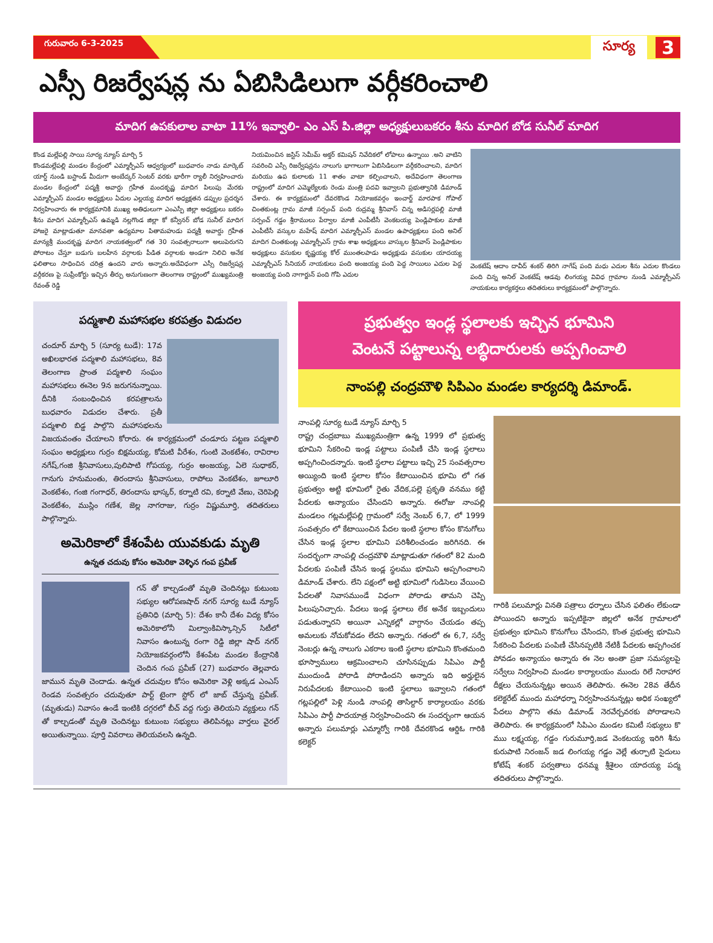గురువారం 6-3-2025
సూర్య
3
ఎస్సీ రిజర్వేషన్ల ను ఏబిసిడిలుగా వర్గీకరించాలి
మాదిగ ఉపకులాల వాటా 11% ఇవ్వాలి- ఎం ఎస్ పి.జిల్లా అధ్యక్షులుబకరం శీను మాదిగ బోడ సునీల్ మాదిగ
కొండ మల్లేపల్లి సాయి సూర్య న్యూస్ మార్చి 5
కొండమల్లేపల్లి మండల కేంద్రంలో ఎమ్మార్పీఎస్ ఆధ్వర్యంలో బుధవారం నాడు మార్కెట్ యార్డ్ నుండి బస్టాండ్ మీదుగా అంబేద్కర్ సెంటర్ వరకు భారీగా ర్యాలీ నిర్వహించారు మండల కేంద్రంలో పద్మశ్రీ అవార్డు గ్రహీత మందకృష్ణ మాదిగ పిలుపు మేరకు ఎమ్మార్పీఎస్ మండల అధ్యక్షులు ఏదుల ఎల్లయ్య మాదిగ అధ్యక్షతన డప్పుల ప్రదర్శన నిర్వహించారు ఈ కార్యక్రమానికి ముఖ్య అతిధులుగా ఎంఎస్పీ జిల్లా అధ్యక్షులు బకరం శీను మాదిగ ఎమ్మార్పీఎస్ ఉమ్మడి నల్లగొండ జిల్లా కో కన్వీనర్ బోడ సునీల్ మాదిగ హాజరై మాట్లాడుతూ మానవతా ఉద్యమాల పితామహుడు పద్మశ్రీ అవార్డు గ్రహీత మాన్యశ్రీ మందకృష్ణ మాదిగ నాయకత్వంలో గత 30 సంవత్సరాలుగా అలుపెరుగని పోరాటం చేస్తూ బడుగు బలహీన వర్గాలకు పీడిత వర్గాలకు అండగా నిలిచి అనేక ఫలితాలు సాధించిన చరిత్ర ఉందని వారు అన్నారు.అదేవిధంగా ఎస్సీ రిజర్వేషన్ల వర్గీకరణ పై సుప్రీంకోర్టు ఇచ్చిన తీర్పు అనుగుణంగా తెలంగాణ రాష్ట్రంలో ముఖ్యమంత్రి రేవంత్ రెడ్డి
నియమించిన జస్టిస్ సెమీమ్ అక్తర్ కమిషన్ నివేదికలో లోపాలు ఉన్నాయి .అని వాటిని సవరించి ఎస్సీ రిజర్వేషన్లను నాలుగు భాగాలుగా ఏబిసిడిలుగా వర్గీకరించాలని, మాదిగ మరియు ఉప కులాలకు 11 శాతం వాటా కల్పించాలని, అదేవిధంగా తెలంగాణ రాష్ట్రంలో మాదిగ ఎమ్మెల్యేలకు రెండు మంత్రి పదవి ఇవ్వాలని ప్రభుత్వానికి డిమాండ్ చేశారు. ఈ కార్యక్రమంలో దేవరకొండ నియోజకవర్గం ఇంచార్జ్ మారపాక గోపాల్ చింతకుంట్ల గ్రామ మాజీ సర్పంచ్ పంది రుద్రమ్మ శ్రీనివాస్ చిన్న అడిసర్లపల్లి మాజీ సర్పంచ్ గడ్డం శ్రీరాములు పేర్వాల మాజీ ఎంపీటీసీ వెంకటయ్య పెండ్లిపాకుల మాజీ ఎంపీటీసీ వస్కుల మహేష్ మాదిగ ఎమ్మార్పీఎస్ మండల ఉపాధ్యక్షులు పంది అనిల్ మాదిగ చింతకుంట్ల ఎమ్మార్పీఎస్ గ్రామ శాఖ అధ్యక్షులు వాస్కుల శ్రీనివాస్ పెండ్లిపాకుల అధ్యక్షులు వసుకుల కృష్ణయ్య కోల్ ముంతలపాడు అధ్యక్షుడు వసుకుల యాదయ్య ఎమ్మార్పీఎస్ సీనియర్ నాయకులు పంది అంజయ్య పంది పెద్ద సాయిలు ఎదుల పెద్ద అంజయ్య పంది నాగార్జున్ పంది గోపి ఎదుల
వెంకటేష్ ఆదాం దావీద్ శంకర్ తిరిగి నాగేష్ పంది మధు ఎదుల శీను ఎదుల కొండలు పంది చిన్న అనిల్ వెంకటేష్ ఆడవు లింగయ్య వివిధ గ్రామాల నుండి ఎమ్మార్పీఎస్ నాయకులు కార్యకర్తలు తదితరులు కార్యక్రమంలో పాల్గొన్నారు.
పద్మశాలి మహాసభల కరపత్రం విడుదల
చందూర్ మార్చి 5 (సూర్య టుడే): 17వ అఖిలభారత పద్మశాలి మహాసభలు, 8వ తెలంగాణ ప్రాంత పద్మశాలి సంఘం మహాసభలు ఈనెల 9న జరుగనున్నాయి. దీనికి సంబంధించిన కరపత్రాలను బుధవారం విడుదల చేశారు. ప్రతీ పద్మశాలి బిడ్డ పాల్గొని మహాసభలను విజయవంతం చేయాలని కోరారు. ఈ కార్యక్రమంలో చండూరు పట్టణ పద్మశాలి సంఘం అధ్యక్షులు గుర్రం బిక్షమయ్య, కోమటి వీరేశం, గుంటి వెంకటేశం, రావిరాల నగేష్,గంజి శ్రీనివాసులు,పులిపాటి గోపయ్య, గుర్రం అంజయ్య, ఏలె సుధాకర్, గానుగు హనుమంతు, తిరందాసు శ్రీనివాసులు, రాపోలు వెంకటేశం, జూలూరి వెంకటేశం, గంజి గంగాధర్, తిరందాసు భాస్కర్, కర్నాటి రవి, కర్నాటి వేణు, చెరిపెల్లి వెంకటేశం, ముస్లిం గణేశ, జెల్ల నాగరాజు, గుర్రం విష్ణుమూర్తి, తదితరులు పాల్గొన్నారు.
అమెరికాలో కేశంపేట యువకుడు మృతి
ఉన్నత చదువు కోసం అమెరికా వెళ్ళిన గంప ప్రవీణ్
గన్ తో కాల్చడంతో మృతి చెందినట్లు కుటుంబ సభ్యుల ఆరోపణషాద్ నగర్ సూర్య టుడే న్యూస్ ప్రతినిధి (మార్చి 5): దేశం కానీ దేశం విద్య కోసం అమెరికాలోనీ మిల్వాంకివిస్కాన్సిన్ సిటీలో నివాసం ఉంటున్న రంగా రెడ్డి జిల్లా షాద్ నగర్ నియోజకవర్గంలోనీ కేశంపేట మండల కేంద్రానికి చెందిన గంప ప్రవీణ్ (27) బుధవారం తెల్లవారు జామున మృతి చెందాడు. ఉన్నత చదువుల కోసం అమెరికా వెళ్లి అక్కడ ఎంఎస్ రెండవ సంవత్సరం చదువుతూ పార్ట్ టైంగా స్టోర్ లో జాబ్ చేస్తున్న ప్రవీణ్. (మృతుడు) నివాసం ఉండే ఇంటికి దగ్గరలో బీచ్ వద్ద గుర్తు తెలియని వ్యక్తులు గన్ తో కాల్చడంతో మృతి చెందినట్టు కుటుంబ సభ్యులు తెలిపినట్లు వార్తలు వైరల్ అయితున్నాయి. పూర్తి వివరాలు తెలియవలసి ఉన్నది.
ప్రభుత్వం ఇండ్ల స్థలాలకు ఇచ్చిన భూమిని
వెంటనే పట్టాలున్న లబ్ధిదారులకు అప్పగించాలి
నాంపల్లి చంద్రమౌళి సిపిఎం మండల కార్యదర్శి డిమాండ్.
నాంపల్లి సూర్య టుడే న్యూస్ మార్చి 5
రాష్ట్ర చంద్రబాబు ముఖ్యమంత్రిగా ఉన్న 1999 లో ప్రభుత్వ భూమిని సేకరించి ఇండ్ల పట్టాలు పంపిణీ చేసి ఇండ్ల స్థలాలు అప్పగించిందన్నారు. ఇంటి స్థలాల పట్టాలు ఇచ్చి 25 సంవత్సరాల అయ్యింది ఇంటి స్థలాల కోసం కేటాయించిన భూమి లో గత ప్రభుత్వం అట్టి భూమిలో రైతు వేదిక,పల్లె ప్రకృతి వనము కట్టి పేదలకు అన్యాయం చేసిందని అన్నారు. ఈరోజు నాంపల్లి మండలం గట్లమల్లేపల్లి గ్రామంలో సర్వే నెంబర్ 6,7, లో 1999 సంవత్సరం లో కేటాయించిన పేదల ఇంటి స్థలాల కోసం కొనుగోలు చేసిన ఇండ్ల స్థలాల భూమిని పరిశీలించండం జరిగినది. ఈ సందర్భంగా నాంపల్లి చంద్రమౌళి మాట్లాడుతూ గతంలో 82 మంది పేదలకు పంపిణీ చేసిన ఇండ్ల స్థలము భూమిని అప్పగించాలని డిమాండ్ చేశారు. లేని పక్షంలో అట్టి భూమిలో గుడిసెలు వేయించి పేదలతో నివాసముండే విధంగా పోరాడు తామని చెప్పి పిలుపునిచ్చారు. పేదలు ఇండ్ల స్థలాలు లేక అనేక ఇబ్బందులు పడుతున్నారని అయినా ఎన్నికల్లో వాగ్దానం చేయడం తప్ప అమలుకు నోచుకోవడం లేదని అన్నారు. గతంలో ఈ 6,7, సర్వే నెంబర్లు ఉన్న నాలుగు ఎకరాల ఇంటి స్థలాల భూమిని కొంతమంది భూస్వాములు ఆక్రమించాలని చూసినప్పుడు సిపిఎం పార్టీ ముందుండి పోరాడి పోరాడిందని అన్నారు ఇది అర్హులైన నిరుపేదలకు కేటాయించి ఇంటి స్థలాలు ఇవ్వాలని గతంలో గట్లపల్లిలో పెళ్లి నుండి నాంపల్లి తాసిల్దార్ కార్యాలయం వరకు సిపిఎం పార్టీ పాదయాత్ర నిర్వహించిందని ఈ సందర్భంగా ఆయన అన్నారు పలుమార్లు ఎమ్మార్వో గారికి దేవరకొండ ఆర్డిఓ గారికి కలెక్టర్
గారికి పలుమార్లు వినతి పత్రాలు ధర్నాలు చేసిన ఫలితం లేకుండా పోయిందని అన్నారు ఇప్పటికైనా జిల్లలో అనేక గ్రామాలలో ప్రభుత్వం భూమిని కొనుగోలు చేసిందని, కొంత ప్రభుత్వ భూమిని సేకరించి పేదలకు పంపిణీ చేసినప్పటికి నేటికీ పేదలకు అప్పగించక పోవడం అన్యాయం అన్నారు ఈ నెల అంతా ప్రజా సమస్యలపై సర్వేలు నిర్వహించి మండల కార్యాలయం ముందు రిలే నిరాహార దీక్షలు చేయనున్నట్లు అయిన తెలిపారు. ఈనెల 28వ తేదీన కలెక్టరేట్ ముందు మహాధర్నా నిర్వహించనున్నట్లు అధిక సంఖ్యలో పేదలు పాల్గొని తమ డిమాండ్ నెరవేర్చవరకు పోరాడాలని తెలిపారు. ఈ కార్యక్రమంలో సిపిఎం మండల కమిటీ సభ్యులు కొ ముు లక్ష్మయ్య, గడ్డం గురుమూర్తి,జడ వెంకటయ్య ఇరిగి శీను కురుపాటి నిరంజన్ జడ లింగయ్య గడ్డం వెల్లే తుర్పాటి సైదులు కోటేష్ శంకర్ పర్వతాలు ధనమ్మ శ్రీశైలం యాదయ్య పద్మ తదితరులు పాల్గొన్నారు.